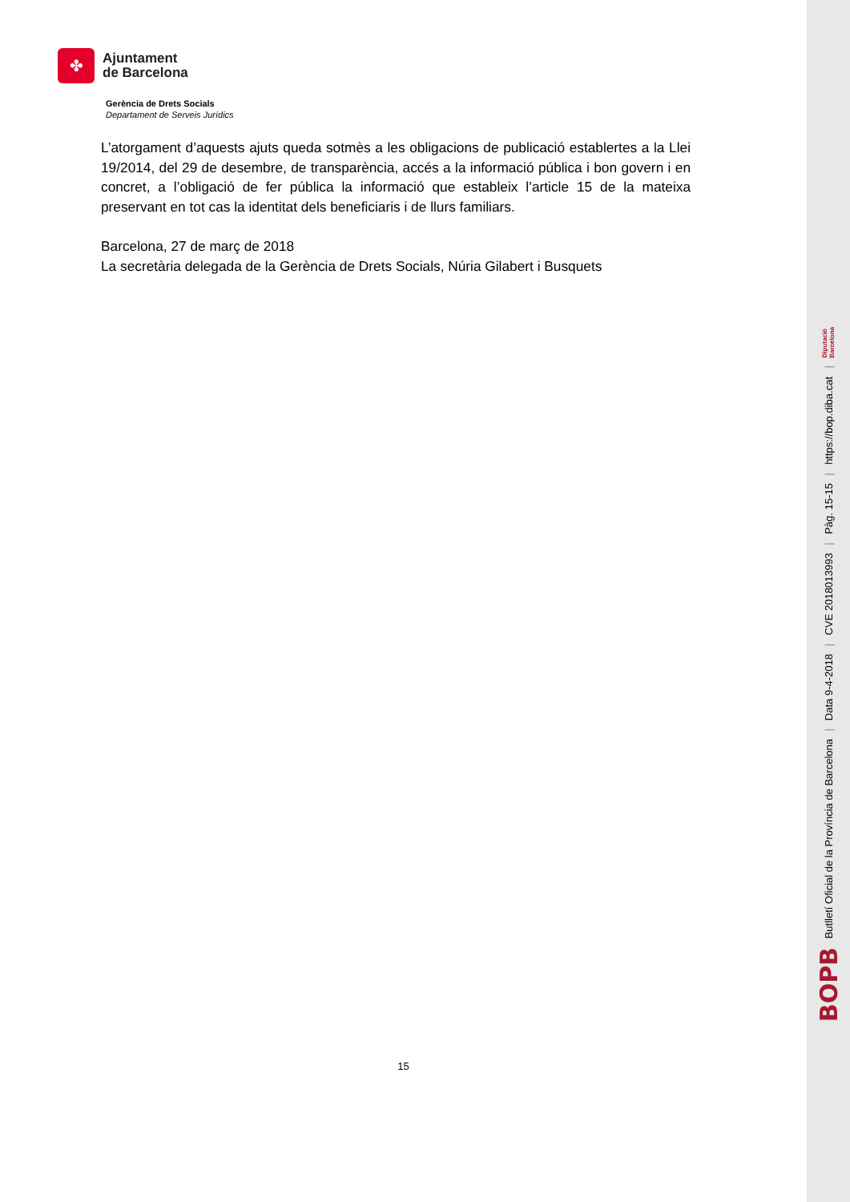✤
Ajuntament
de Barcelona
Gerència de Drets Socials
Departament de Serveis Jurídics
L’atorgament d’aquests ajuts queda sotmès a les obligacions de publicació establertes a la Llei 19/2014, del 29 de desembre, de transparència, accés a la informació pública i bon govern i en concret, a l’obligació de fer pública la informació que estableix l’article 15 de la mateixa preservant en tot cas la identitat dels beneficiaris i de llurs familiars.
Barcelona, 27 de març de 2018
La secretària delegada de la Gerència de Drets Socials, Núria Gilabert i Busquets
15
BOPB Butlletí Oficial de la Província de Barcelona | Data 9-4-2018 | CVE 2018013993 | Pàg. 15-15 | https://bop.diba.cat | Diputació
Barcelona